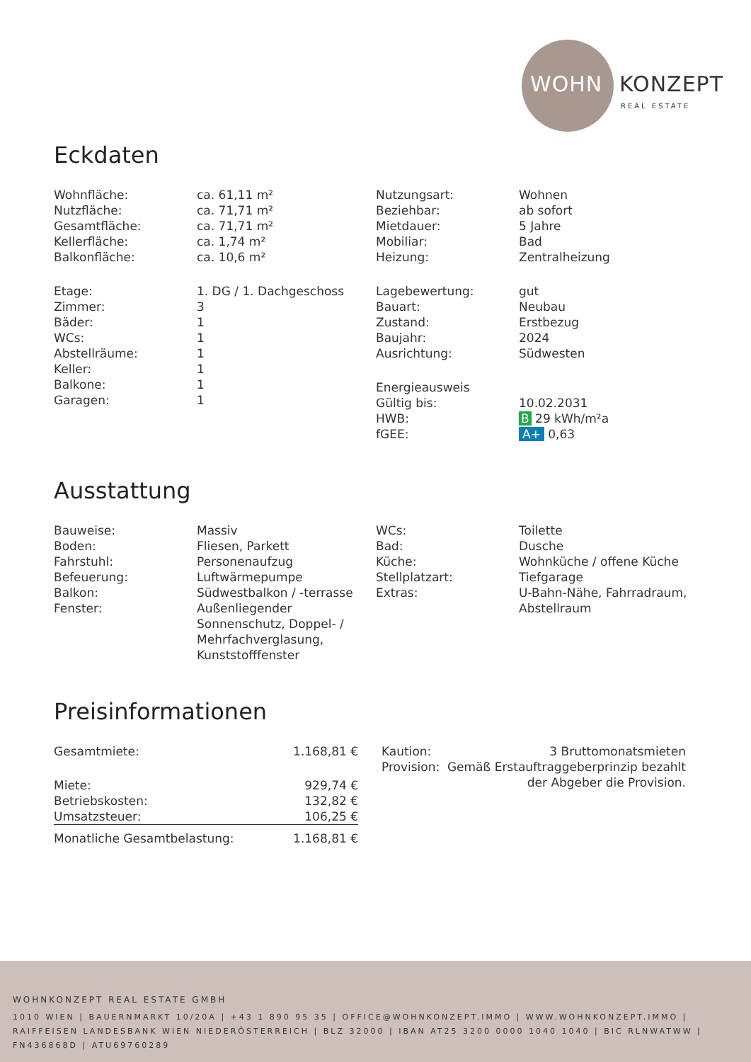WOHN KONZEPT
REAL ESTATE
Eckdaten
| Wohnfläche: | ca. 61,11 m² |
| Nutzfläche: | ca. 71,71 m² |
| Gesamtfläche: | ca. 71,71 m² |
| Kellerfläche: | ca. 1,74 m² |
| Balkonfläche: | ca. 10,6 m² |
| Etage: | 1. DG / 1. Dachgeschoss |
| Zimmer: | 3 |
| Bäder: | 1 |
| WCs: | 1 |
| Abstellräume: | 1 |
| Keller: | 1 |
| Balkone: | 1 |
| Garagen: | 1 |
| Nutzungsart: | Wohnen |
| Beziehbar: | ab sofort |
| Mietdauer: | 5 Jahre |
| Mobiliar: | Bad |
| Heizung: | Zentralheizung |
| Lagebewertung: | gut |
| Bauart: | Neubau |
| Zustand: | Erstbezug |
| Baujahr: | 2024 |
| Ausrichtung: | Südwesten |
| Energieausweis | |
| Gültig bis: | 10.02.2031 |
| HWB: | B 29 kWh/m²a |
| fGEE: | A+ 0,63 |
Ausstattung
| Bauweise: | Massiv |
| Boden: | Fliesen, Parkett |
| Fahrstuhl: | Personenaufzug |
| Befeuerung: | Luftwärmepumpe |
| Balkon: | Südwestbalkon / -terrasse |
| Fenster: | Außenliegender Sonnenschutz, Doppel- / Mehrfachverglasung, Kunststofffenster |
| WCs: | Toilette |
| Bad: | Dusche |
| Küche: | Wohnküche / offene Küche |
| Stellplatzart: | Tiefgarage |
| Extras: | U-Bahn-Nähe, Fahrradraum, Abstellraum |
Preisinformationen
| Gesamtmiete: | 1.168,81 € |
| Miete: | 929,74 € |
| Betriebskosten: | 132,82 € |
| Umsatzsteuer: | 106,25 € |
| Monatliche Gesamtbelastung: | 1.168,81 € |
| Kaution: | 3 Bruttomonatsmieten |
| Provision: | Gemäß Erstauftraggeberprinzip bezahlt der Abgeber die Provision. |
WOHNKONZEPT REAL ESTATE GMBH
1010 WIEN | BAUERNMARKT 10/20A | +43 1 890 95 35 | OFFICE@WOHNKONZEPT.IMMO | WWW.WOHNKONZEPT.IMMO | RAIFFEISEN LANDESBANK WIEN NIEDERÖSTERREICH | BLZ 32000 | IBAN AT25 3200 0000 1040 1040 | BIC RLNWATWW | FN436868D | ATU69760289